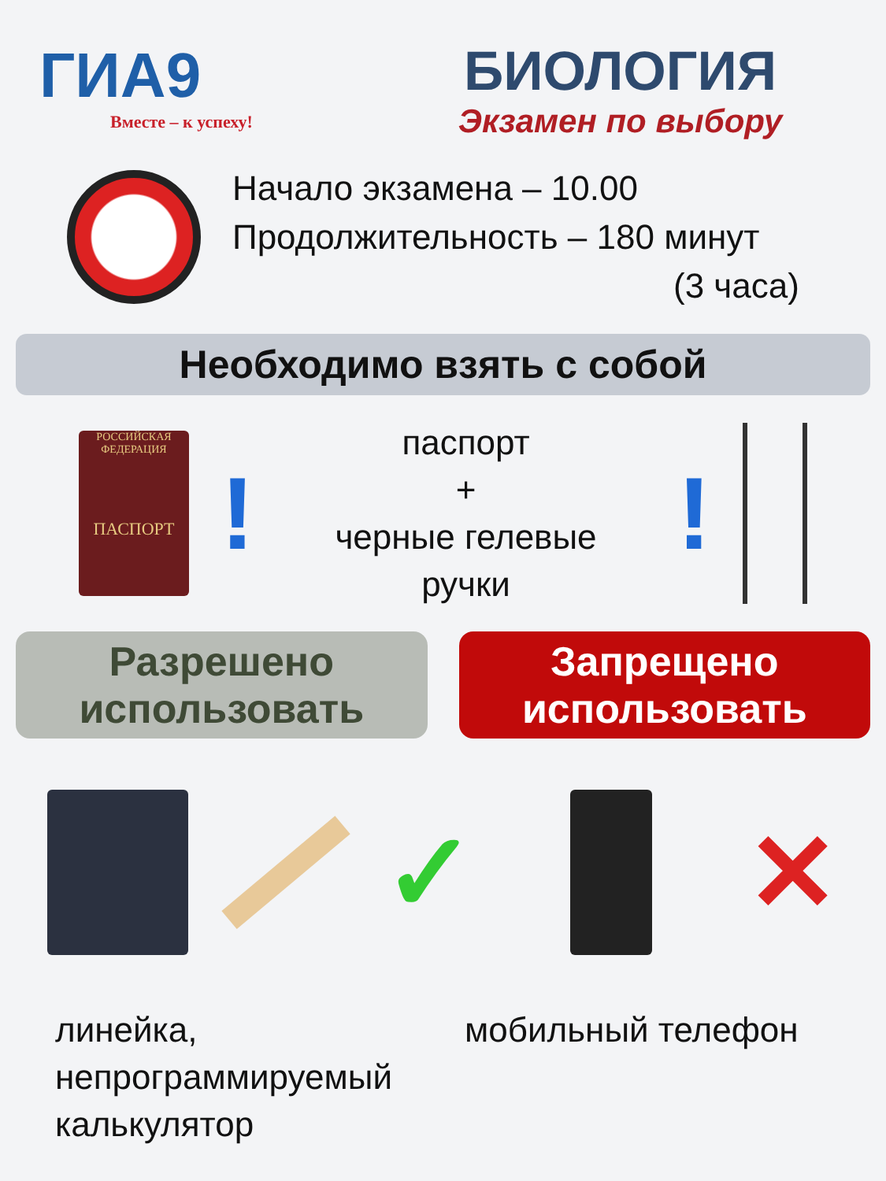ГИА9
Вместе – к успеху!
БИОЛОГИЯ
Экзамен по выбору
Начало экзамена – 10.00
Продолжительность – 180 минут
(3 часа)
Необходимо взять с собой
РОССИЙСКАЯ ФЕДЕРАЦИЯ
ПАСПОРТ
!
паспорт
+
черные гелевые ручки
!
Разрешено
использовать
Запрещено
использовать
✓ ✕
линейка,
непрограммируемый
калькулятор
мобильный телефон